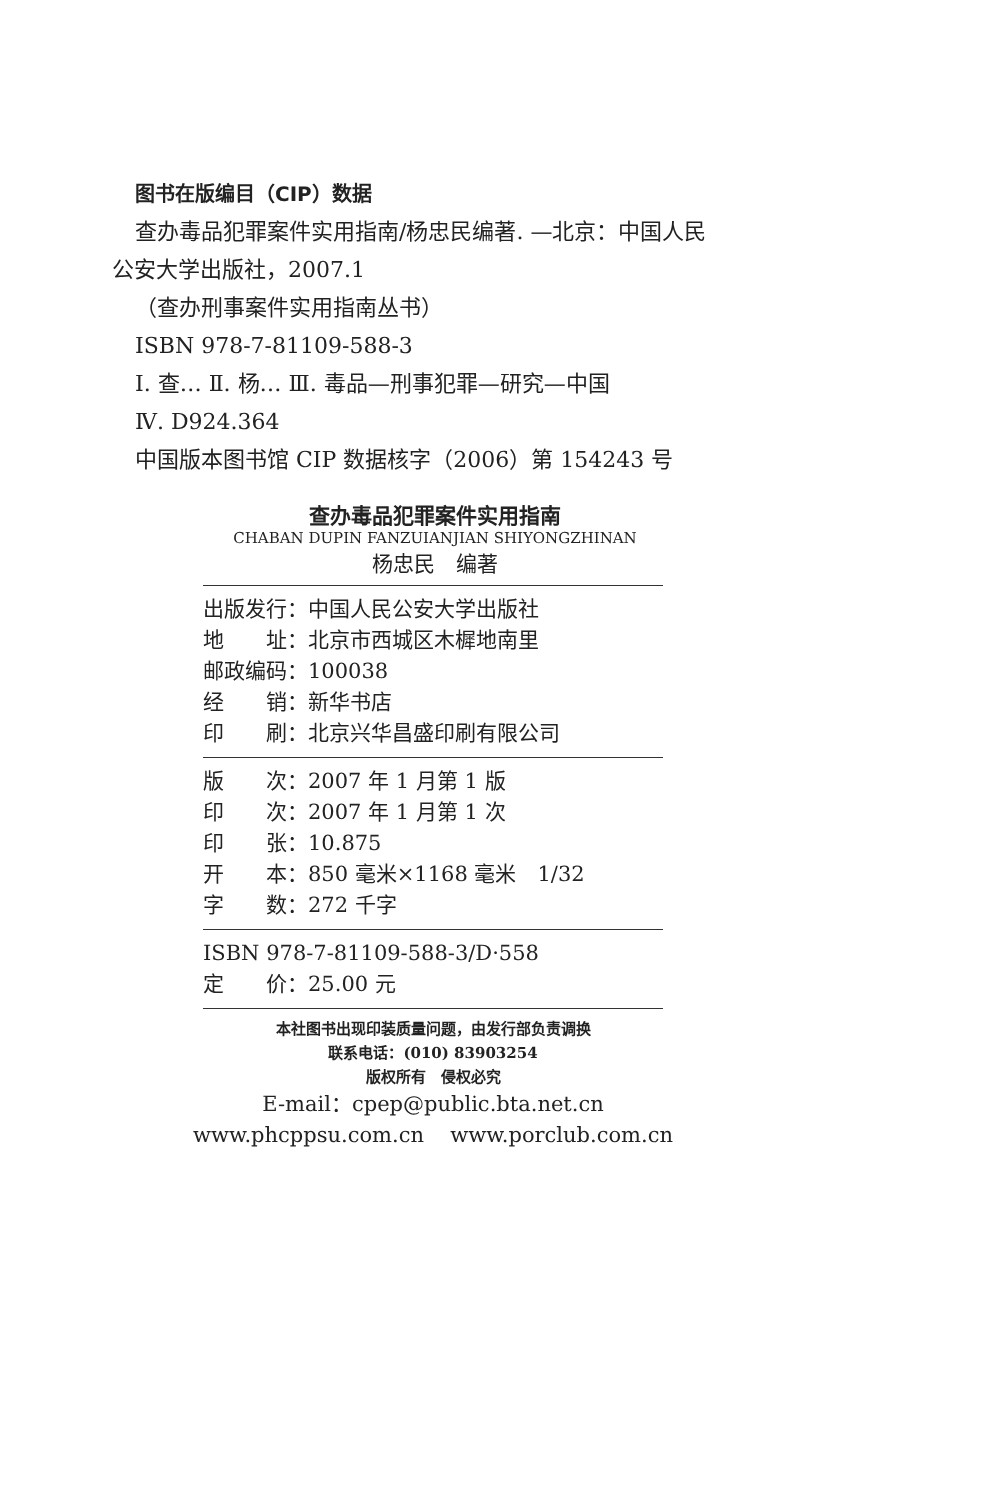图书在版编目（CIP）数据
查办毒品犯罪案件实用指南/杨忠民编著. —北京：中国人民
公安大学出版社，2007.1
（查办刑事案件实用指南丛书）
ISBN 978-7-81109-588-3
Ⅰ. 查… Ⅱ. 杨… Ⅲ. 毒品—刑事犯罪—研究—中国
Ⅳ. D924.364
中国版本图书馆 CIP 数据核字（2006）第 154243 号
查办毒品犯罪案件实用指南
CHABAN DUPIN FANZUIANJIAN SHIYONGZHINAN
杨忠民　编著
出版发行：中国人民公安大学出版社
地　　址：北京市西城区木樨地南里
邮政编码：100038
经　　销：新华书店
印　　刷：北京兴华昌盛印刷有限公司
版　　次：2007 年 1 月第 1 版
印　　次：2007 年 1 月第 1 次
印　　张：10.875
开　　本：850 毫米×1168 毫米　1/32
字　　数：272 千字
ISBN 978-7-81109-588-3/D·558
定　　价：25.00 元
本社图书出现印装质量问题，由发行部负责调换
联系电话：(010) 83903254
版权所有　侵权必究
E-mail：cpep@public.bta.net.cn
www.phcppsu.com.cn www.porclub.com.cn